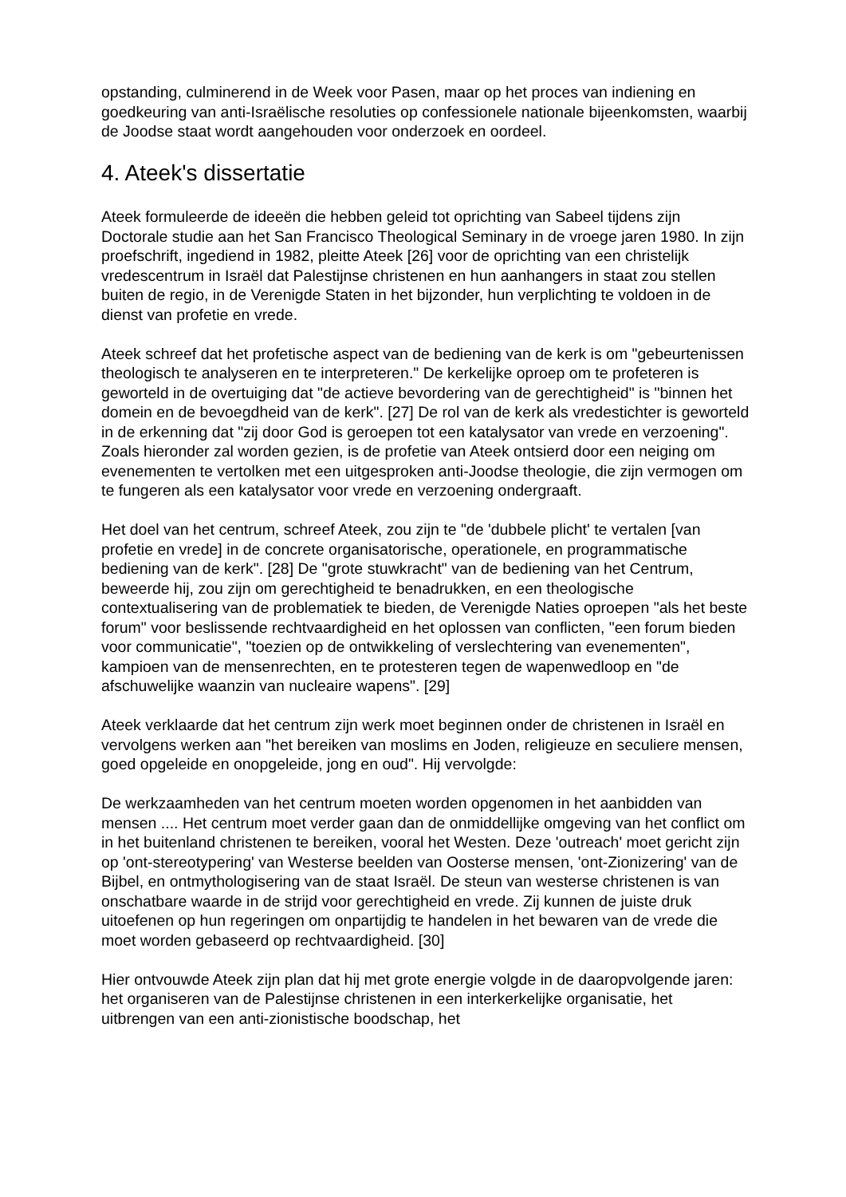opstanding, culminerend in de Week voor Pasen, maar op het proces van indiening en goedkeuring van anti-Israëlische resoluties op confessionele nationale bijeenkomsten, waarbij de Joodse staat wordt aangehouden voor onderzoek en oordeel.
4. Ateek's dissertatie
Ateek formuleerde de ideeën die hebben geleid tot oprichting van Sabeel tijdens zijn Doctorale studie aan het San Francisco Theological Seminary in de vroege jaren 1980. In zijn proefschrift, ingediend in 1982, pleitte Ateek [26] voor de oprichting van een christelijk vredescentrum in Israël dat Palestijnse christenen en hun aanhangers in staat zou stellen buiten de regio, in de Verenigde Staten in het bijzonder, hun verplichting te voldoen in de dienst van profetie en vrede.
Ateek schreef dat het profetische aspect van de bediening van de kerk is om "gebeurtenissen theologisch te analyseren en te interpreteren." De kerkelijke oproep om te profeteren is geworteld in de overtuiging dat "de actieve bevordering van de gerechtigheid" is "binnen het domein en de bevoegdheid van de kerk". [27] De rol van de kerk als vredestichter is geworteld in de erkenning dat "zij door God is geroepen tot een katalysator van vrede en verzoening". Zoals hieronder zal worden gezien, is de profetie van Ateek ontsierd door een neiging om evenementen te vertolken met een uitgesproken anti-Joodse theologie, die zijn vermogen om te fungeren als een katalysator voor vrede en verzoening ondergraaft.
Het doel van het centrum, schreef Ateek, zou zijn te "de 'dubbele plicht' te vertalen [van profetie en vrede] in de concrete organisatorische, operationele, en programmatische bediening van de kerk". [28] De "grote stuwkracht" van de bediening van het Centrum, beweerde hij, zou zijn om gerechtigheid te benadrukken, en een theologische contextualisering van de problematiek te bieden, de Verenigde Naties oproepen "als het beste forum" voor beslissende rechtvaardigheid en het oplossen van conflicten, "een forum bieden voor communicatie", "toezien op de ontwikkeling of verslechtering van evenementen", kampioen van de mensenrechten, en te protesteren tegen de wapenwedloop en "de afschuwelijke waanzin van nucleaire wapens". [29]
Ateek verklaarde dat het centrum zijn werk moet beginnen onder de christenen in Israël en vervolgens werken aan "het bereiken van moslims en Joden, religieuze en seculiere mensen, goed opgeleide en onopgeleide, jong en oud". Hij vervolgde:
De werkzaamheden van het centrum moeten worden opgenomen in het aanbidden van mensen .... Het centrum moet verder gaan dan de onmiddellijke omgeving van het conflict om in het buitenland christenen te bereiken, vooral het Westen. Deze 'outreach' moet gericht zijn op 'ont-stereotypering' van Westerse beelden van Oosterse mensen, 'ont-Zionizering' van de Bijbel, en ontmythologisering van de staat Israël. De steun van westerse christenen is van onschatbare waarde in de strijd voor gerechtigheid en vrede. Zij kunnen de juiste druk uitoefenen op hun regeringen om onpartijdig te handelen in het bewaren van de vrede die moet worden gebaseerd op rechtvaardigheid. [30]
Hier ontvouwde Ateek zijn plan dat hij met grote energie volgde in de daaropvolgende jaren: het organiseren van de Palestijnse christenen in een interkerkelijke organisatie, het uitbrengen van een anti-zionistische boodschap, het